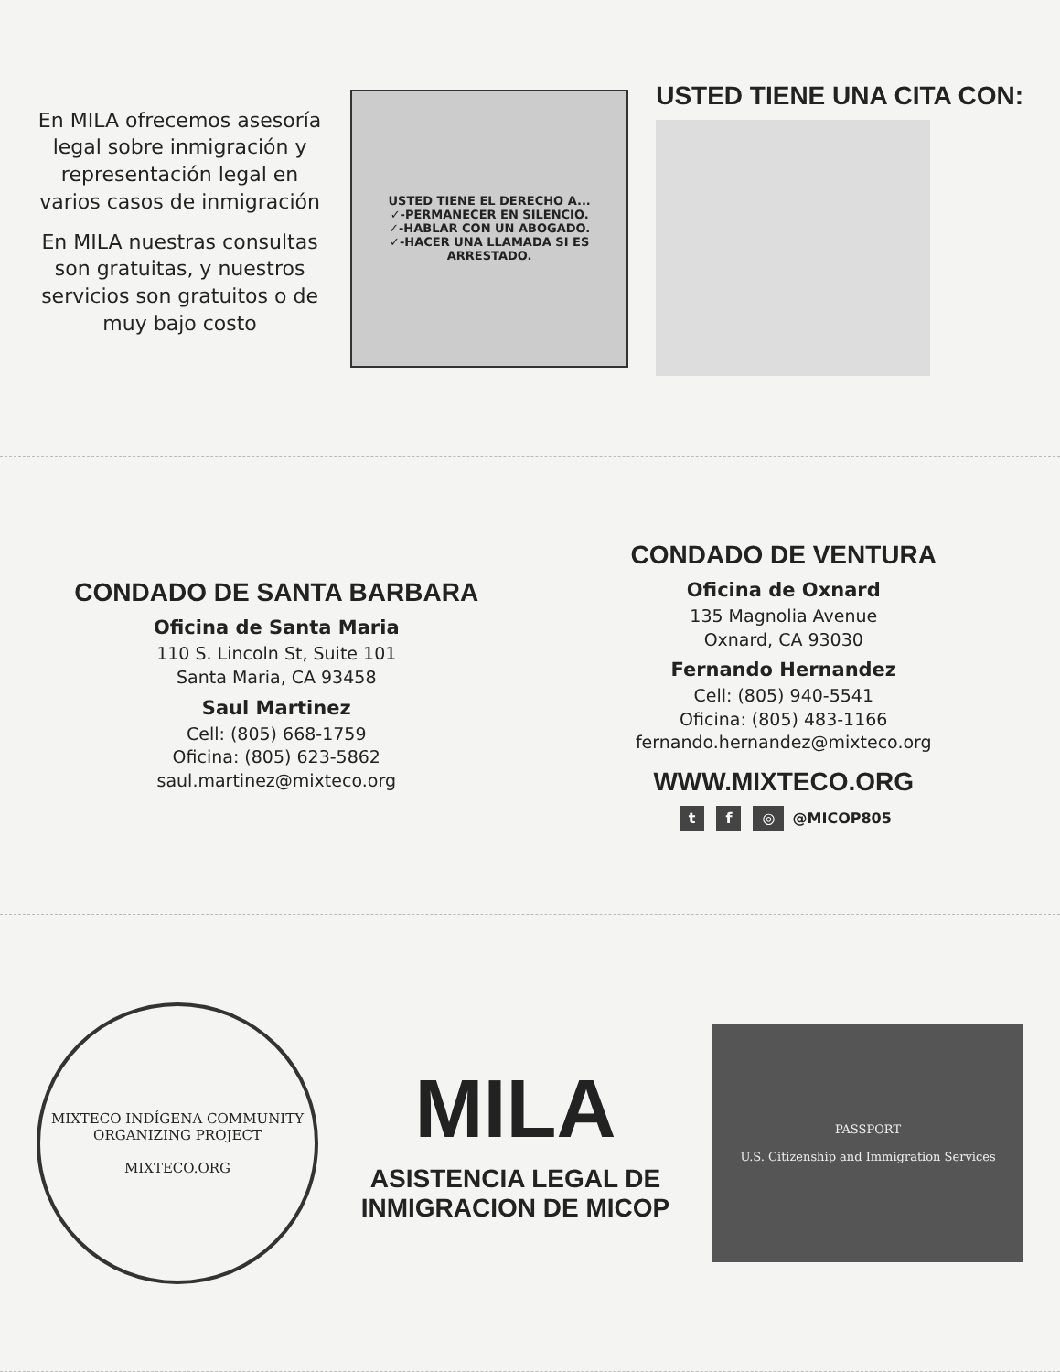En MILA ofrecemos asesoría legal sobre inmigración y representación legal en varios casos de inmigración
En MILA nuestras consultas son gratuitas, y nuestros servicios son gratuitos o de muy bajo costo
USTED TIENE EL DERECHO A...
✓-PERMANECER EN SILENCIO.
✓-HABLAR CON UN ABOGADO.
✓-HACER UNA LLAMADA SI ES ARRESTADO.
USTED TIENE UNA CITA CON:
CONDADO DE SANTA BARBARA
Oficina de Santa Maria
110 S. Lincoln St, Suite 101
Santa Maria, CA 93458
Saul Martinez
Cell: (805) 668-1759
Oficina: (805) 623-5862
saul.martinez@mixteco.org
CONDADO DE VENTURA
Oficina de Oxnard
135 Magnolia Avenue
Oxnard, CA 93030
Fernando Hernandez
Cell: (805) 940-5541
Oficina: (805) 483-1166
fernando.hernandez@mixteco.org
WWW.MIXTECO.ORG
t f ◎ @MICOP805
MIXTECO INDÍGENA COMMUNITY ORGANIZING PROJECT
MIXTECO.ORG
MILA
ASISTENCIA LEGAL DE
INMIGRACION DE MICOP
PASSPORT
U.S. Citizenship and Immigration Services